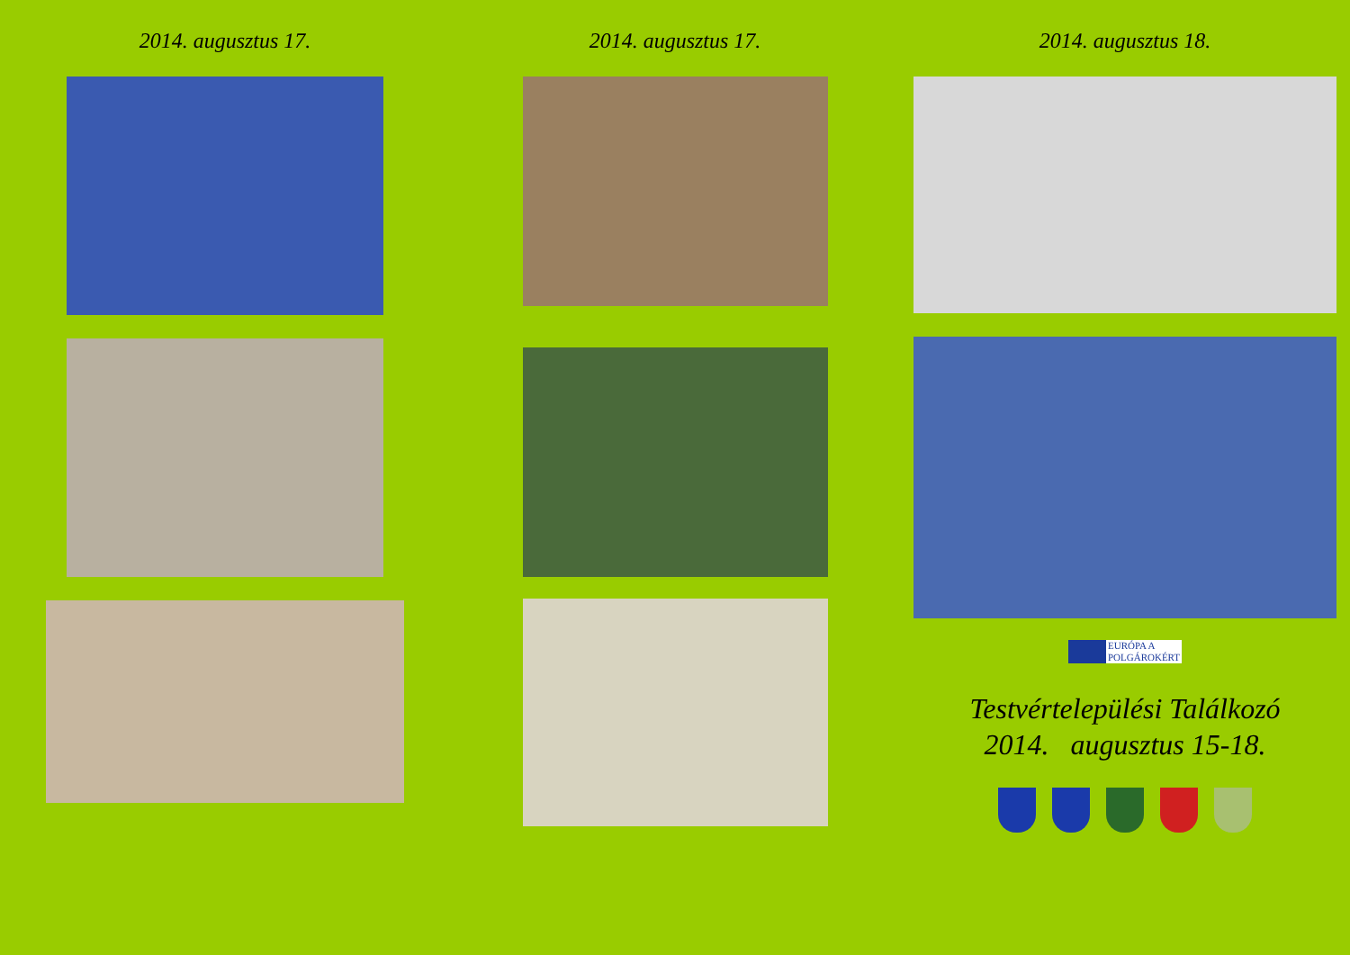2014. augusztus 17. 2014. augusztus 17. 2014. augusztus 18.
EURÓPA A
POLGÁROKÉRT
Testvértelepülési Találkozó
2014. augusztus 15-18.